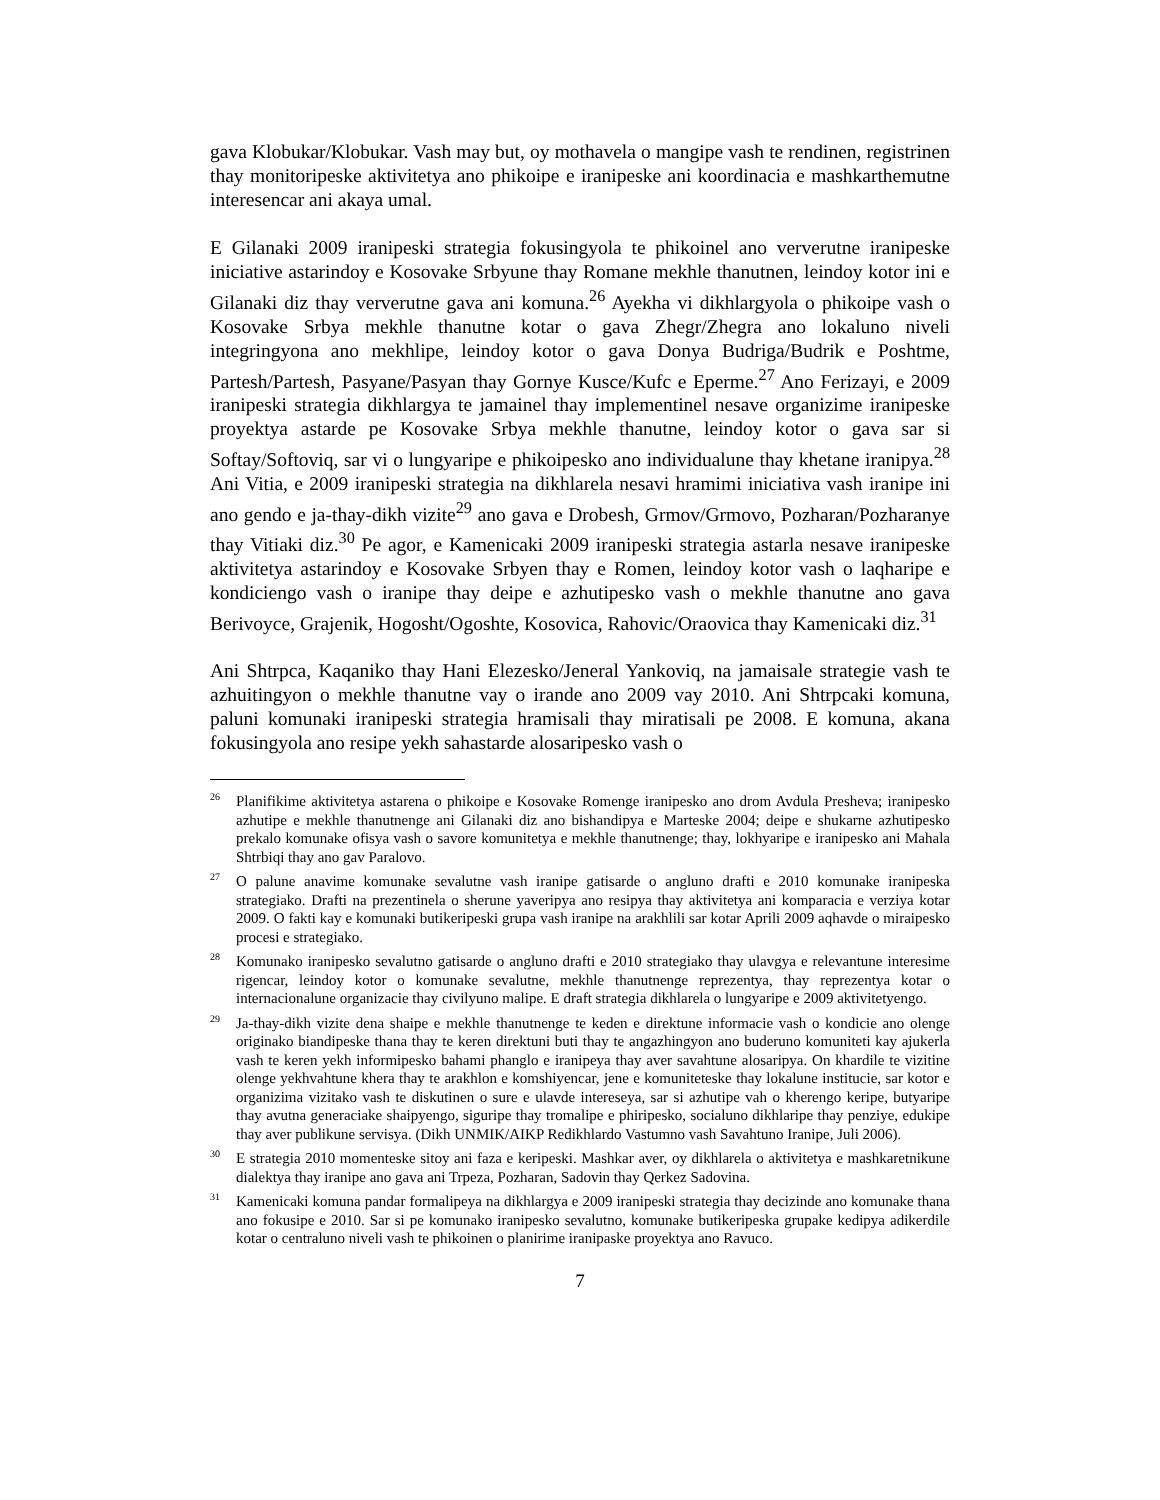gava Klobukar/Klobukar. Vash may but, oy mothavela o mangipe vash te rendinen, registrinen thay monitoripeske aktivitetya ano phikoipe e iranipeske ani koordinacia e mashkarthemutne interesencar ani akaya umal.
E Gilanaki 2009 iranipeski strategia fokusingyola te phikoinel ano ververutne iranipeske iniciative astarindoy e Kosovake Srbyune thay Romane mekhle thanutnen, leindoy kotor ini e Gilanaki diz thay ververutne gava ani komuna.<sup>26</sup> Ayekha vi dikhlargyola o phikoipe vash o Kosovake Srbya mekhle thanutne kotar o gava Zhegr/Zhegra ano lokaluno niveli integringyona ano mekhlipe, leindoy kotor o gava Donya Budriga/Budrik e Poshtme, Partesh/Partesh, Pasyane/Pasyan thay Gornye Kusce/Kufc e Eperme.<sup>27</sup> Ano Ferizayi, e 2009 iranipeski strategia dikhlargya te jamainel thay implementinel nesave organizime iranipeske proyektya astarde pe Kosovake Srbya mekhle thanutne, leindoy kotor o gava sar si Softay/Softoviq, sar vi o lungyaripe e phikoipesko ano individualune thay khetane iranipya.<sup>28</sup> Ani Vitia, e 2009 iranipeski strategia na dikhlarela nesavi hramimi iniciativa vash iranipe ini ano gendo e ja-thay-dikh vizite<sup>29</sup> ano gava e Drobesh, Grmov/Grmovo, Pozharan/Pozharanye thay Vitiaki diz.<sup>30</sup> Pe agor, e Kamenicaki 2009 iranipeski strategia astarla nesave iranipeske aktivitetya astarindoy e Kosovake Srbyen thay e Romen, leindoy kotor vash o laqharipe e kondiciengo vash o iranipe thay deipe e azhutipesko vash o mekhle thanutne ano gava Berivoyce, Grajenik, Hogosht/Ogoshte, Kosovica, Rahovic/Oraovica thay Kamenicaki diz.<sup>31</sup>
Ani Shtrpca, Kaqaniko thay Hani Elezesko/Jeneral Yankoviq, na jamaisale strategie vash te azhuitingyon o mekhle thanutne vay o irande ano 2009 vay 2010. Ani Shtrpcaki komuna, paluni komunaki iranipeski strategia hramisali thay miratisali pe 2008. E komuna, akana fokusingyola ano resipe yekh sahastarde alosaripesko vash o
<sup>26</sup> Planifikime aktivitetya astarena o phikoipe e Kosovake Romenge iranipesko ano drom Avdula Presheva; iranipesko azhutipe e mekhle thanutnenge ani Gilanaki diz ano bishandipya e Marteske 2004; deipe e shukarne azhutipesko prekalo komunake ofisya vash o savore komunitetya e mekhle thanutnenge; thay, lokhyaripe e iranipesko ani Mahala Shtrbiqi thay ano gav Paralovo.
<sup>27</sup>O palune anavime komunake sevalutne vash iranipe gatisarde o angluno drafti e 2010 komunake iranipeska strategiako. Drafti na prezentinela o sherune yaveripya ano resipya thay aktivitetya ani komparacia e verziya kotar 2009. O fakti kay e komunaki butikeripeski grupa vash iranipe na arakhlili sar kotar Aprili 2009 aqhavde o miraipesko procesi e strategiako.
<sup>28</sup> Komunako iranipesko sevalutno gatisarde o angluno drafti e 2010 strategiako thay ulavgya e relevantune interesime rigencar, leindoy kotor o komunake sevalutne, mekhle thanutnenge reprezentya, thay reprezentya kotar o internacionalune organizacie thay civilyuno malipe. E draft strategia dikhlarela o lungyaripe e 2009 aktivitetyengo.
<sup>29</sup> Ja-thay-dikh vizite dena shaipe e mekhle thanutnenge te keden e direktune informacie vash o kondicie ano olenge originako biandipeske thana thay te keren direktuni buti thay te angazhingyon ano buderuno komuniteti kay ajukerla vash te keren yekh informipesko bahami phanglo e iranipeya thay aver savahtune alosaripya. On khardile te vizitine olenge yekhvahtune khera thay te arakhlon e komshiyencar, jene e komuniteteske thay lokalune institucie, sar kotor e organizima vizitako vash te diskutinen o sure e ulavde intereseya, sar si azhutipe vah o kherengo keripe, butyaripe thay avutna generaciake shaipyengo, siguripe thay tromalipe e phiripesko, socialuno dikhlaripe thay penziye, edukipe thay aver publikune servisya. (Dikh UNMIK/AIKP Redikhlardo Vastumno vash Savahtuno Iranipe, Juli 2006).
<sup>30</sup> E strategia 2010 momenteske sitoy ani faza e keripeski. Mashkar aver, oy dikhlarela o aktivitetya e mashkaretnikune dialektya thay iranipe ano gava ani Trpeza, Pozharan, Sadovin thay Qerkez Sadovina.
<sup>31</sup> Kamenicaki komuna pandar formalipeya na dikhlargya e 2009 iranipeski strategia thay decizinde ano komunake thana ano fokusipe e 2010. Sar si pe komunako iranipesko sevalutno, komunake butikeripeska grupake kedipya adikerdile kotar o centraluno niveli vash te phikoinen o planirime iranipaske proyektya ano Ravuco.
7